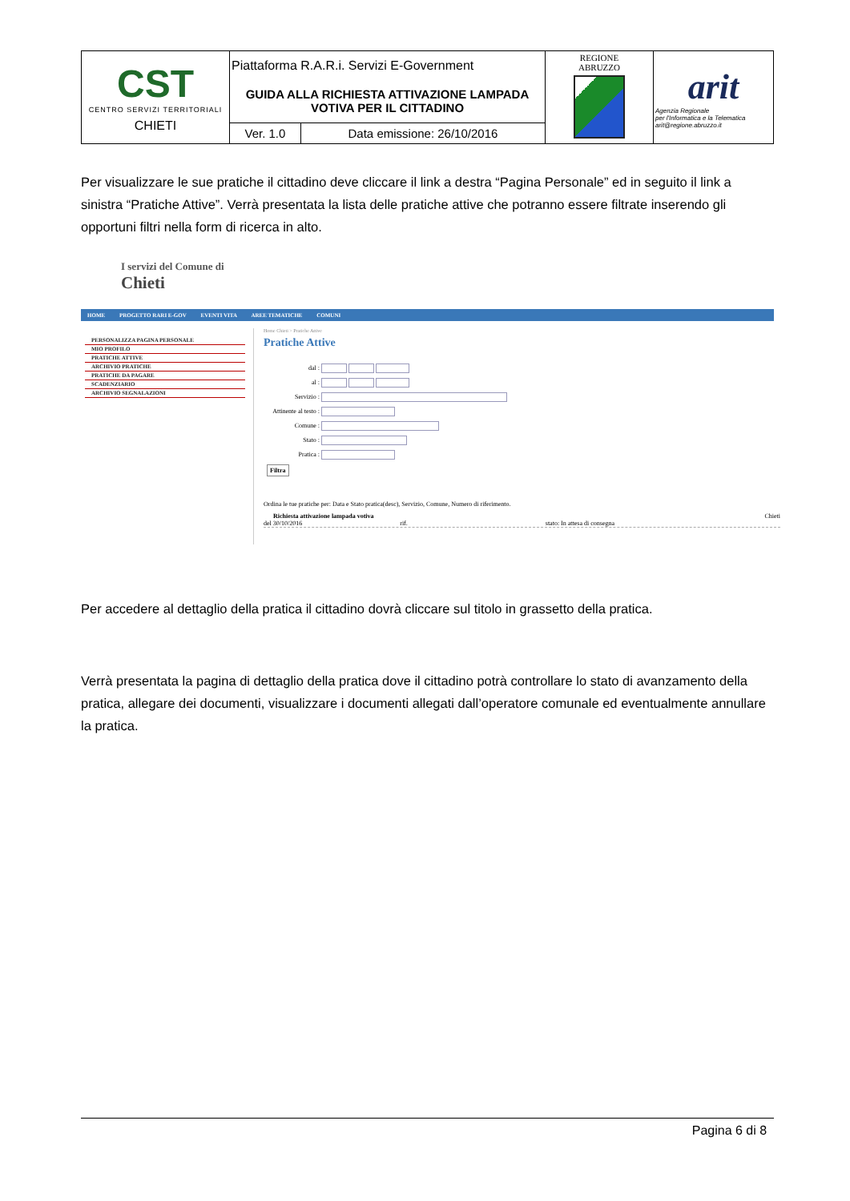| CST CENTRO SERVIZI TERRITORIALI CHIETI | Piattaforma R.A.R.i. Servizi E-Government GUIDA ALLA RICHIESTA ATTIVAZIONE LAMPADA VOTIVA PER IL CITTADINO | | REGIONE ABRUZZO | arit Agenzia Regionale per l'Informatica e la Telematica arit@regione.abruzzo.it |
| | Ver. 1.0 | Data emissione: 26/10/2016 | | |
Per visualizzare le sue pratiche il cittadino deve cliccare il link a destra “Pagina Personale” ed in seguito il link a sinistra “Pratiche Attive”. Verrà presentata la lista delle pratiche attive che potranno essere filtrate inserendo gli opportuni filtri nella form di ricerca in alto.
I servizi del Comune di
Chieti
HOME PROGETTO RARI E-GOV EVENTI VITA AREE TEMATICHE COMUNI
PERSONALIZZA PAGINA PERSONALE
MIO PROFILO
PRATICHE ATTIVE
ARCHIVIO PRATICHE
PRATICHE DA PAGARE
SCADENZIARIO
ARCHIVIO SEGNALAZIONI
Home Chieti > Pratiche Attive
Pratiche Attive
dal :
al :
Servizio :
Attinente al testo :
Comune :
Stato :
Pratica :
Filtra
Ordina le tue pratiche per: Data e Stato pratica(desc), Servizio, Comune, Numero di riferimento.
Richiesta attivazione lampada votiva Chieti
del 30/10/2016 rif. stato: In attesa di consegna
Per accedere al dettaglio della pratica il cittadino dovrà cliccare sul titolo in grassetto della pratica.
Verrà presentata la pagina di dettaglio della pratica dove il cittadino potrà controllare lo stato di avanzamento della pratica, allegare dei documenti, visualizzare i documenti allegati dall’operatore comunale ed eventualmente annullare la pratica.
Pagina 6 di 8